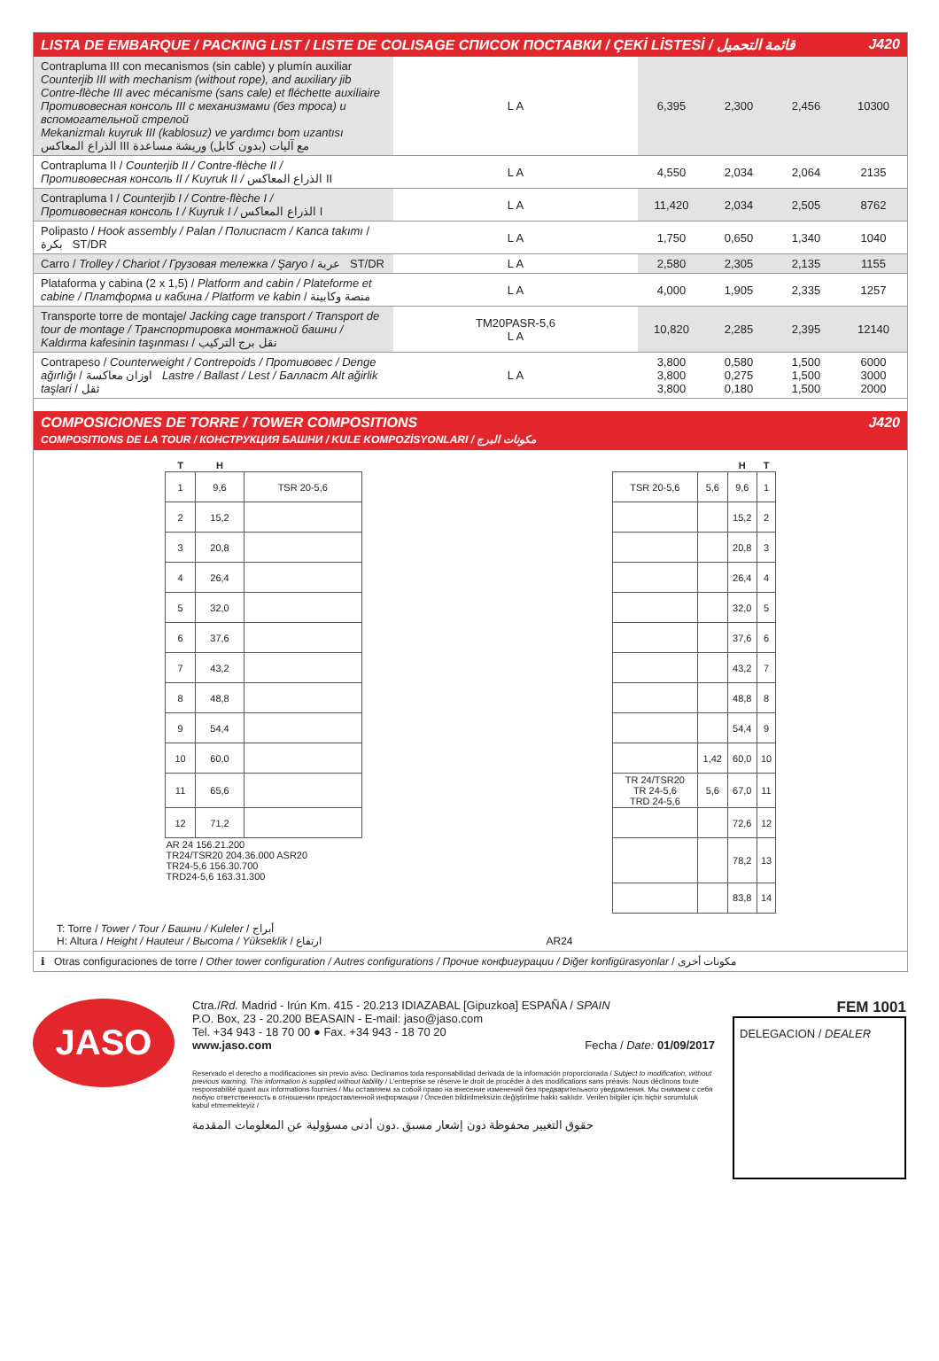LISTA DE EMBARQUE / PACKING LIST / LISTE DE COLISAGE СПИСОК ПОСТАВКИ / ÇEKİ LİSTESİ / قائمة التحميل J420
| Contrapluma III con mecanismos (sin cable) y plumín auxiliar Counterjib III with mechanism (without rope), and auxiliary jib Contre-flèche III avec mécanisme (sans cale) et fléchette auxiliaire Противовесная консоль III с механизмами (без троса) и вспомогательной стрелой Mekanizmalı kuyruk III (kablosuz) ve yardımcı bom uzantısı الذراع المعاكس III مع آليات (بدون كابل) وريشة مساعدة | L A | 6,395 | 2,300 | 2,456 | 10300 |
| Contrapluma II / Counterjib II / Contre-flèche II / Противовесная консоль II / Kuyruk II / الذراع المعاكس II | L A | 4,550 | 2,034 | 2,064 | 2135 |
| Contrapluma I / Counterjib I / Contre-flèche I / Противовесная консоль I / Kuyruk I / الذراع المعاكس I | L A | 11,420 | 2,034 | 2,505 | 8762 |
| Polipasto / Hook assembly / Palan / Полиспаст / Kanca takımı / بكرة ST/DR | L A | 1,750 | 0,650 | 1,340 | 1040 |
| Carro / Trolley / Chariot / Грузовая тележка / Şaryo / عربة ST/DR | L A | 2,580 | 2,305 | 2,135 | 1155 |
| Plataforma y cabina (2 x 1,5) / Platform and cabin / Plateforme et cabine / Платформа и кабина / Platform ve kabin / منصة وكابينة | L A | 4,000 | 1,905 | 2,335 | 1257 |
| Transporte torre de montaje/ Jacking cage transport / Transport de tour de montage / Транспортировка монтажной башни / Kaldırma kafesinin taşınması / نقل برج التركيب | TM20PASR-5,6 L A | 10,820 | 2,285 | 2,395 | 12140 |
| Contrapeso / Counterweight / Contrepoids / Противовес / Denge ağırlığı / اوزان معاكسة Lastre / Ballast / Lest / Балласт Alt ağirlik taşlari / ثقل | L A | 3,800 3,800 3,800 | 0,580 0,275 0,180 | 1,500 1,500 1,500 | 6000 3000 2000 |
COMPOSICIONES DE TORRE / TOWER COMPOSITIONS
COMPOSITIONS DE LA TOUR / КОНСТРУКЦИЯ БАШНИ / KULE KOMPOZİSYONLARI / مكونات البرج J420
| T | H | | | | | H | T |
| --- | --- | --- | --- | --- | --- | --- | --- |
| 1 | 9,6 | TSR 20-5,6 | | TSR 20-5,6 | 5,6 | 9,6 | 1 |
| 2 | 15,2 | | | | | 15,2 | 2 |
| 3 | 20,8 | | | | | 20,8 | 3 |
| 4 | 26,4 | | | | | 26,4 | 4 |
| 5 | 32,0 | | | | | 32,0 | 5 |
| 6 | 37,6 | | | | | 37,6 | 6 |
| 7 | 43,2 | | | | | 43,2 | 7 |
| 8 | 48,8 | | | | | 48,8 | 8 |
| 9 | 54,4 | | | | | 54,4 | 9 |
| 10 | 60,0 | | | | 1,42 | 60,0 | 10 |
| 11 | 65,6 | | | TR 24/TSR20 TR 24-5,6 TRD 24-5,6 | 5,6 | 67,0 | 11 |
| 12 | 71,2 | | | | | 72,6 | 12 |
| AR 24 156.21.200 TR24/TSR20 204.36.000 ASR20 TR24-5,6 156.30.700 TRD24-5,6 163.31.300 | | | | | | 78,2 | 13 |
| | | | | | | 83,8 | 14 |
T: Torre / Tower / Tour / Башни / Kuleler / أبراج
H: Altura / Height / Hauteur / Высота / Yükseklik / ارتفاع AR24
ℹ Otras configuraciones de torre / Other tower configuration / Autres configurations / Прочие конфигурации / Diğer konfigürasyonlar / مكونات أخرى
JASO
Ctra./Rd. Madrid - Irún Km. 415 - 20.213 IDIAZABAL [Gipuzkoa] ESPAÑA / SPAIN
P.O. Box, 23 - 20.200 BEASAIN - E-mail: jaso@jaso.com
Tel. +34 943 - 18 70 00 ● Fax. +34 943 - 18 70 20
www.jaso.com Fecha / Date: 01/09/2017
Reservado el derecho a modificaciones sin previo aviso. Declinamos toda responsabilidad derivada de la información proporcionada / Subject to modification, without previous warning. This information is supplied without liability / L'entreprise se réserve le droit de procéder à des modifications sans préavis. Nous déclinons toute responsabilité quant aux informations fournies / Мы оставляем за собой право на внесение изменений без предварительного уведомления. Мы снимаем с себя любую ответственность в отношении предоставленной информации / Önceden bildirilmeksizin değiştirilme hakkı saklıdır. Verilen bilgiler için hiçbir sorumluluk kabul etmemekteyiz /
حقوق التغيير محفوظة دون إشعار مسبق .دون أدنى مسؤولية عن المعلومات المقدمة
FEM 1001
DELEGACION / DEALER